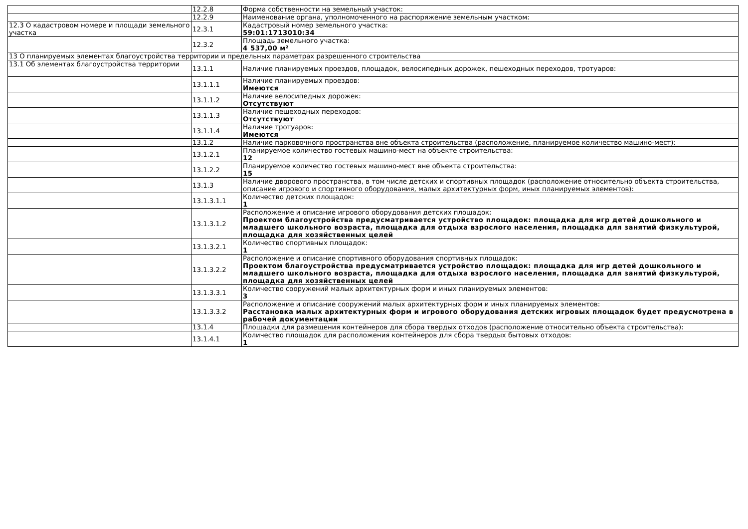| | 12.2.8 | Форма собственности на земельный участок: |
| | 12.2.9 | Наименование органа, уполномоченного на распоряжение земельным участком: |
| 12.3 О кадастровом номере и площади земельного участка | 12.3.1 | Кадастровый номер земельного участка: 59:01:1713010:34 |
| | 12.3.2 | Площадь земельного участка: 4 537,00 м² |
| 13 О планируемых элементах благоустройства территории и предельных параметрах разрешенного строительства | | |
| 13.1 Об элементах благоустройства территории | 13.1.1 | Наличие планируемых проездов, площадок, велосипедных дорожек, пешеходных переходов, тротуаров: |
| | 13.1.1.1 | Наличие планируемых проездов: Имеются |
| | 13.1.1.2 | Наличие велосипедных дорожек: Отсутствуют |
| | 13.1.1.3 | Наличие пешеходных переходов: Отсутствуют |
| | 13.1.1.4 | Наличие тротуаров: Имеются |
| | 13.1.2 | Наличие парковочного пространства вне объекта строительства (расположение, планируемое количество машино-мест): |
| | 13.1.2.1 | Планируемое количество гостевых машино-мест на объекте строительства: 12 |
| | 13.1.2.2 | Планируемое количество гостевых машино-мест вне объекта строительства: 15 |
| | 13.1.3 | Наличие дворового пространства, в том числе детских и спортивных площадок (расположение относительно объекта строительства, описание игрового и спортивного оборудования, малых архитектурных форм, иных планируемых элементов): |
| | 13.1.3.1.1 | Количество детских площадок: 1 |
| | 13.1.3.1.2 | Расположение и описание игрового оборудования детских площадок: Проектом благоустройства предусматривается устройство площадок: площадка для игр детей дошкольного и младшего школьного возраста, площадка для отдыха взрослого населения, площадка для занятий физкультурой, площадка для хозяйственных целей |
| | 13.1.3.2.1 | Количество спортивных площадок: 1 |
| | 13.1.3.2.2 | Расположение и описание спортивного оборудования спортивных площадок: Проектом благоустройства предусматривается устройство площадок: площадка для игр детей дошкольного и младшего школьного возраста, площадка для отдыха взрослого населения, площадка для занятий физкультурой, площадка для хозяйственных целей |
| | 13.1.3.3.1 | Количество сооружений малых архитектурных форм и иных планируемых элементов: 3 |
| | 13.1.3.3.2 | Расположение и описание сооружений малых архитектурных форм и иных планируемых элементов: Расстановка малых архитектурных форм и игрового оборудования детских игровых площадок будет предусмотрена в рабочей документации |
| | 13.1.4 | Площадки для размещения контейнеров для сбора твердых отходов (расположение относительно объекта строительства): |
| | 13.1.4.1 | Количество площадок для расположения контейнеров для сбора твердых бытовых отходов: 1 |